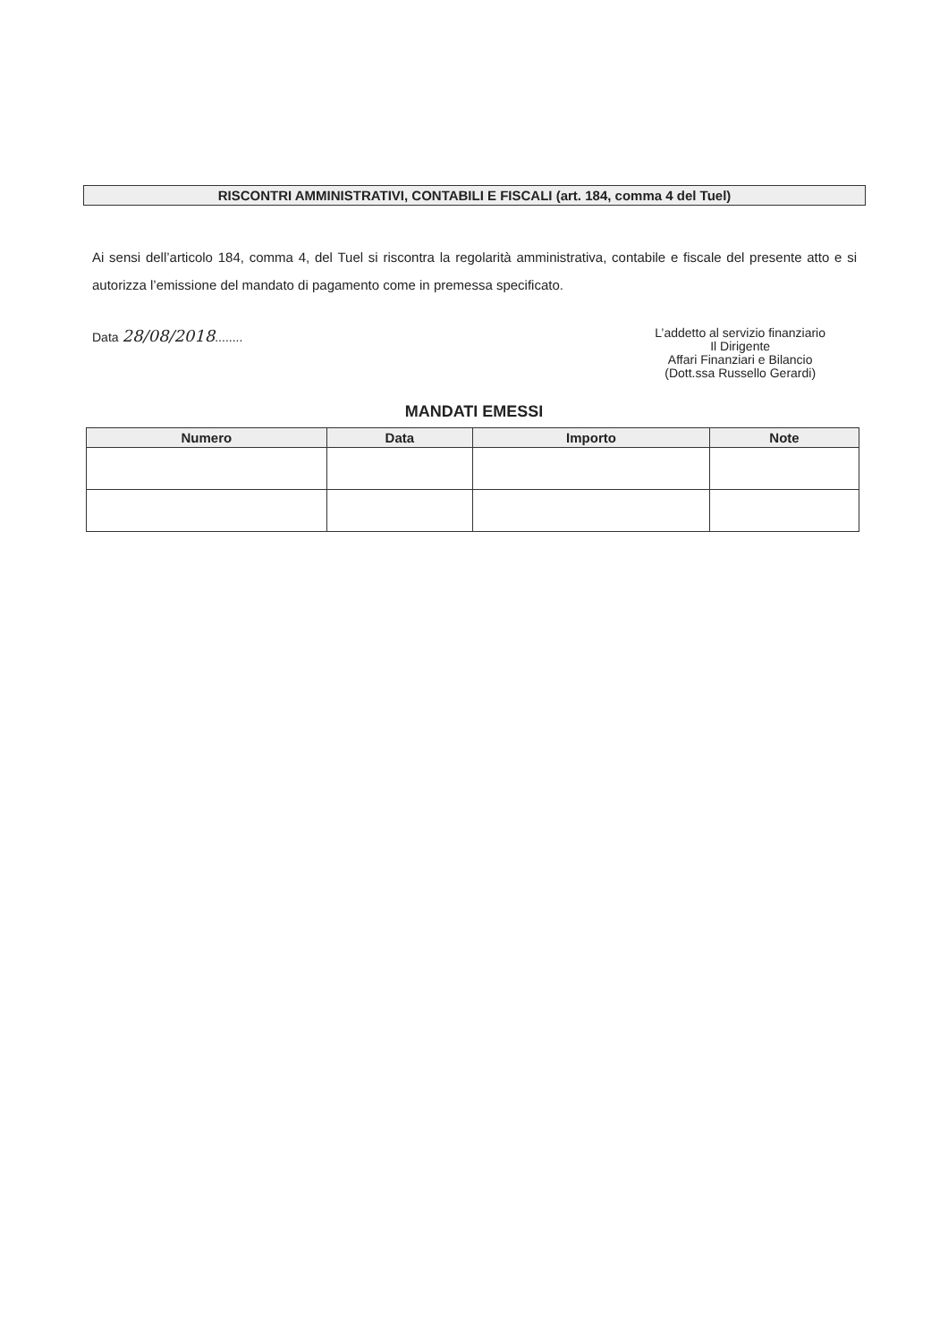RISCONTRI AMMINISTRATIVI, CONTABILI E FISCALI (art. 184, comma 4 del Tuel)
Ai sensi dell’articolo 184, comma 4, del Tuel si riscontra la regolarità amministrativa, contabile e fiscale del presente atto e si autorizza l’emissione del mandato di pagamento come in premessa specificato.
Data 28/08/2018........
L’addetto al servizio finanziario
Il Dirigente
Affari Finanziari e Bilancio
(Dott.ssa Russello Gerardi)
MANDATI EMESSI
| Numero | Data | Importo | Note |
| --- | --- | --- | --- |